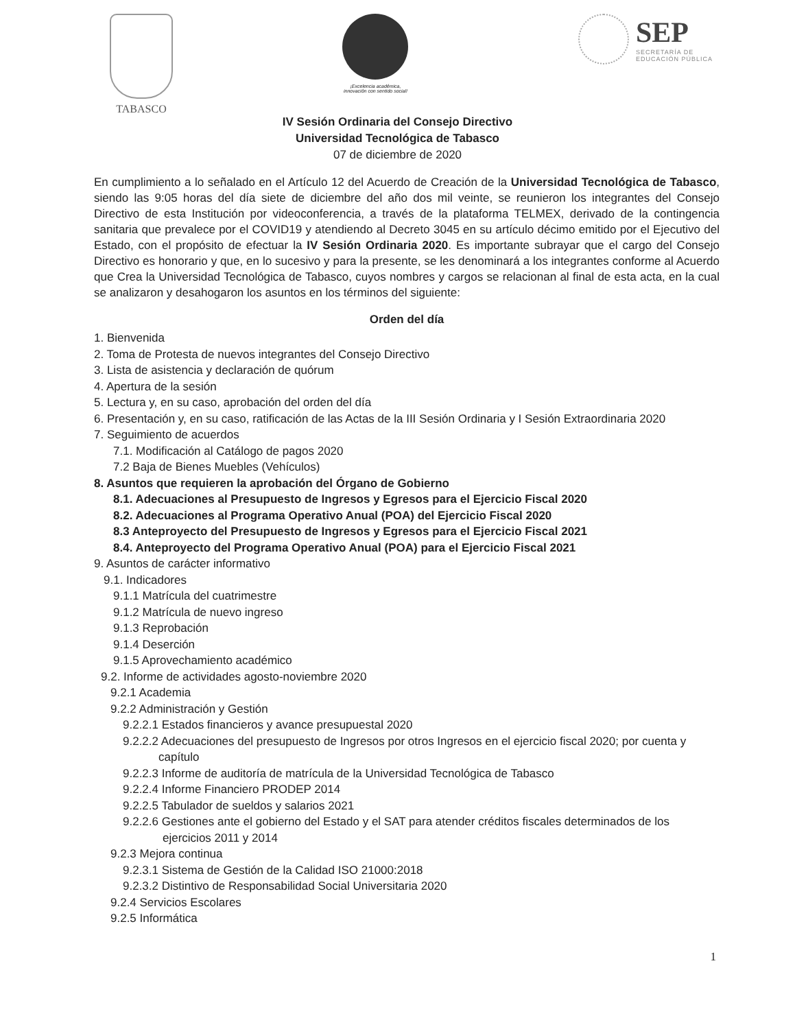TABASCO
¡Excelencia académica,
innovación con sentido social!
SEP
SECRETARÍA DE
EDUCACIÓN PÚBLICA
IV Sesión Ordinaria del Consejo Directivo
Universidad Tecnológica de Tabasco
07 de diciembre de 2020
En cumplimiento a lo señalado en el Artículo 12 del Acuerdo de Creación de la Universidad Tecnológica de Tabasco, siendo las 9:05 horas del día siete de diciembre del año dos mil veinte, se reunieron los integrantes del Consejo Directivo de esta Institución por videoconferencia, a través de la plataforma TELMEX, derivado de la contingencia sanitaria que prevalece por el COVID19 y atendiendo al Decreto 3045 en su artículo décimo emitido por el Ejecutivo del Estado, con el propósito de efectuar la IV Sesión Ordinaria 2020. Es importante subrayar que el cargo del Consejo Directivo es honorario y que, en lo sucesivo y para la presente, se les denominará a los integrantes conforme al Acuerdo que Crea la Universidad Tecnológica de Tabasco, cuyos nombres y cargos se relacionan al final de esta acta, en la cual se analizaron y desahogaron los asuntos en los términos del siguiente:
Orden del día
1. Bienvenida
2. Toma de Protesta de nuevos integrantes del Consejo Directivo
3. Lista de asistencia y declaración de quórum
4. Apertura de la sesión
5. Lectura y, en su caso, aprobación del orden del día
6. Presentación y, en su caso, ratificación de las Actas de la III Sesión Ordinaria y I Sesión Extraordinaria 2020
7. Seguimiento de acuerdos
7.1. Modificación al Catálogo de pagos 2020
7.2 Baja de Bienes Muebles (Vehículos)
8. Asuntos que requieren la aprobación del Órgano de Gobierno
8.1. Adecuaciones al Presupuesto de Ingresos y Egresos para el Ejercicio Fiscal 2020
8.2. Adecuaciones al Programa Operativo Anual (POA) del Ejercicio Fiscal 2020
8.3 Anteproyecto del Presupuesto de Ingresos y Egresos para el Ejercicio Fiscal 2021
8.4. Anteproyecto del Programa Operativo Anual (POA) para el Ejercicio Fiscal 2021
9. Asuntos de carácter informativo
9.1. Indicadores
9.1.1 Matrícula del cuatrimestre
9.1.2 Matrícula de nuevo ingreso
9.1.3 Reprobación
9.1.4 Deserción
9.1.5 Aprovechamiento académico
9.2. Informe de actividades agosto-noviembre 2020
9.2.1 Academia
9.2.2 Administración y Gestión
9.2.2.1 Estados financieros y avance presupuestal 2020
9.2.2.2 Adecuaciones del presupuesto de Ingresos por otros Ingresos en el ejercicio fiscal 2020; por cuenta y
capítulo
9.2.2.3 Informe de auditoría de matrícula de la Universidad Tecnológica de Tabasco
9.2.2.4 Informe Financiero PRODEP 2014
9.2.2.5 Tabulador de sueldos y salarios 2021
9.2.2.6 Gestiones ante el gobierno del Estado y el SAT para atender créditos fiscales determinados de los
ejercicios 2011 y 2014
9.2.3 Mejora continua
9.2.3.1 Sistema de Gestión de la Calidad ISO 21000:2018
9.2.3.2 Distintivo de Responsabilidad Social Universitaria 2020
9.2.4 Servicios Escolares
9.2.5 Informática
1